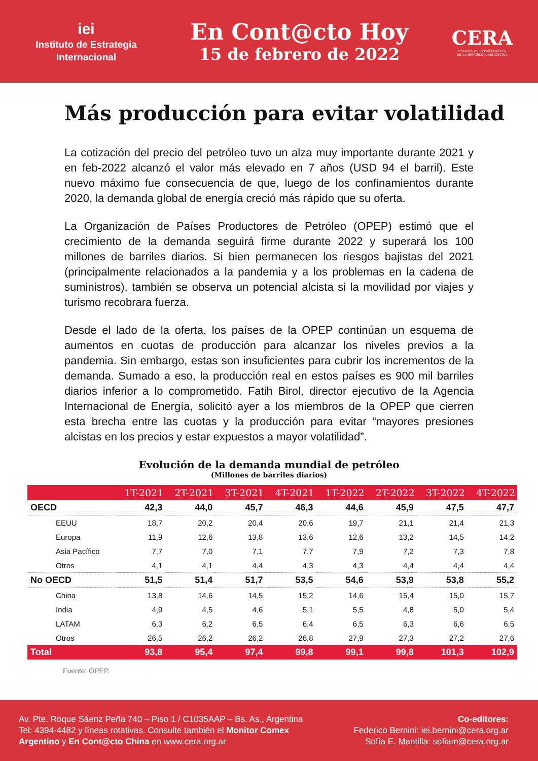iei
Instituto de Estrategia
Internacional
En Cont@cto Hoy
15 de febrero de 2022
CERA
CÁMARA DE EXPORTADORES
DE LA REPÚBLICA ARGENTINA
Más producción para evitar volatilidad
La cotización del precio del petróleo tuvo un alza muy importante durante 2021 y en feb-2022 alcanzó el valor más elevado en 7 años (USD 94 el barril). Este nuevo máximo fue consecuencia de que, luego de los confinamientos durante 2020, la demanda global de energía creció más rápido que su oferta.
La Organización de Países Productores de Petróleo (OPEP) estimó que el crecimiento de la demanda seguirá firme durante 2022 y superará los 100 millones de barriles diarios. Si bien permanecen los riesgos bajistas del 2021 (principalmente relacionados a la pandemia y a los problemas en la cadena de suministros), también se observa un potencial alcista si la movilidad por viajes y turismo recobrara fuerza.
Desde el lado de la oferta, los países de la OPEP continúan un esquema de aumentos en cuotas de producción para alcanzar los niveles previos a la pandemia. Sin embargo, estas son insuficientes para cubrir los incrementos de la demanda. Sumado a eso, la producción real en estos países es 900 mil barriles diarios inferior a lo comprometido. Fatih Birol, director ejecutivo de la Agencia Internacional de Energía, solicitó ayer a los miembros de la OPEP que cierren esta brecha entre las cuotas y la producción para evitar “mayores presiones alcistas en los precios y estar expuestos a mayor volatilidad”.
Evolución de la demanda mundial de petróleo
(Millones de barriles diarios)
| | 1T-2021 | 2T-2021 | 3T-2021 | 4T-2021 | 1T-2022 | 2T-2022 | 3T-2022 | 4T-2022 |
| --- | --- | --- | --- | --- | --- | --- | --- | --- |
| OECD | 42,3 | 44,0 | 45,7 | 46,3 | 44,6 | 45,9 | 47,5 | 47,7 |
| EEUU | 18,7 | 20,2 | 20,4 | 20,6 | 19,7 | 21,1 | 21,4 | 21,3 |
| Europa | 11,9 | 12,6 | 13,8 | 13,6 | 12,6 | 13,2 | 14,5 | 14,2 |
| Asia Pacífico | 7,7 | 7,0 | 7,1 | 7,7 | 7,9 | 7,2 | 7,3 | 7,8 |
| Otros | 4,1 | 4,1 | 4,4 | 4,3 | 4,3 | 4,4 | 4,4 | 4,4 |
| No OECD | 51,5 | 51,4 | 51,7 | 53,5 | 54,6 | 53,9 | 53,8 | 55,2 |
| China | 13,8 | 14,6 | 14,5 | 15,2 | 14,6 | 15,4 | 15,0 | 15,7 |
| India | 4,9 | 4,5 | 4,6 | 5,1 | 5,5 | 4,8 | 5,0 | 5,4 |
| LATAM | 6,3 | 6,2 | 6,5 | 6,4 | 6,5 | 6,3 | 6,6 | 6,5 |
| Otros | 26,5 | 26,2 | 26,2 | 26,8 | 27,9 | 27,3 | 27,2 | 27,6 |
| Total | 93,8 | 95,4 | 97,4 | 99,8 | 99,1 | 99,8 | 101,3 | 102,9 |
Fuente: OPEP.
Av. Pte. Roque Sáenz Peña 740 – Piso 1 / C1035AAP – Bs. As., Argentina
Tel: 4394-4482 y líneas rotativas. Consulte también el Monitor Comex
Argentino y En Cont@cto China en www.cera.org.ar
Co-editores:
Federico Bernini: iei.bernini@cera.org.ar
Sofía E. Mantilla: sofiam@cera.org.ar